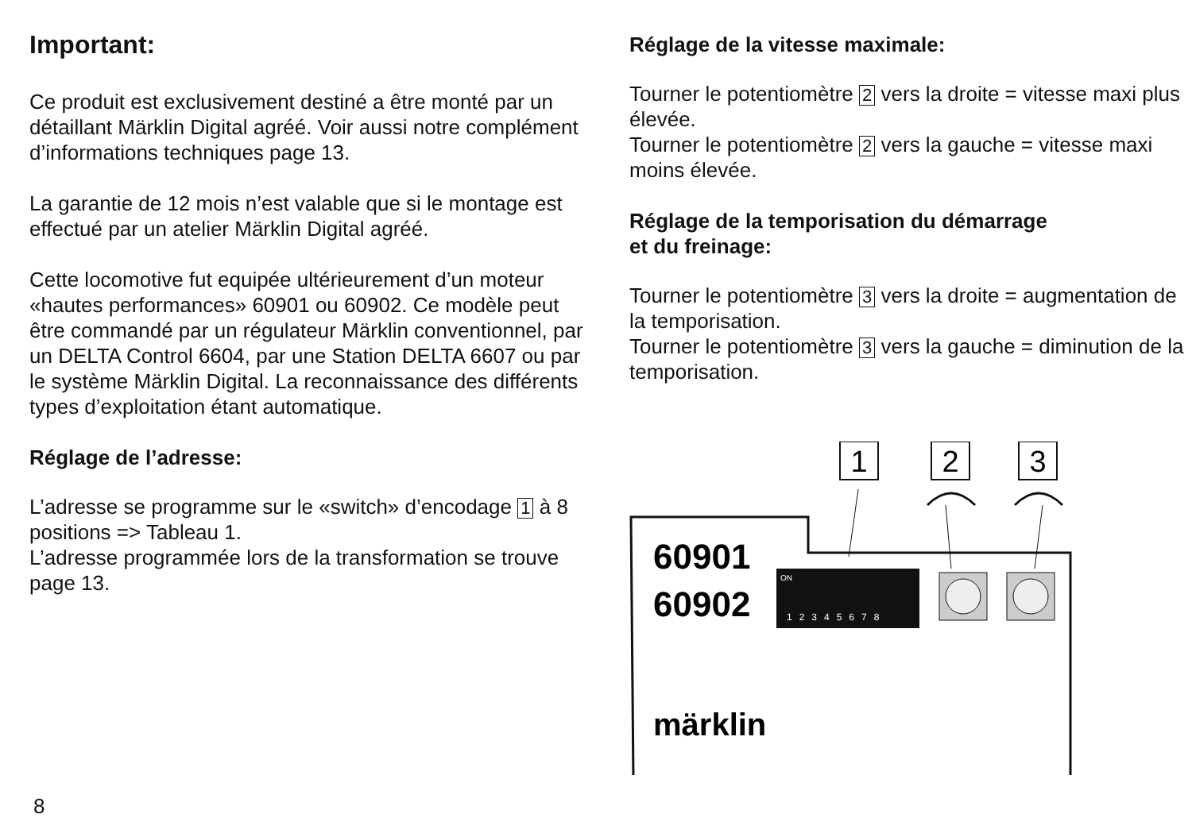Important:
Ce produit est exclusivement destiné a être monté par un détaillant Märklin Digital agréé. Voir aussi notre complément d’informations techniques page 13.
La garantie de 12 mois n’est valable que si le montage est effectué par un atelier Märklin Digital agréé.
Cette locomotive fut equipée ultérieurement d’un moteur «hautes performances» 60901 ou 60902. Ce modèle peut être commandé par un régulateur Märklin conventionnel, par un DELTA Control 6604, par une Station DELTA 6607 ou par le système Märklin Digital. La reconnaissance des différents types d’exploitation étant automatique.
Réglage de l’adresse:
L’adresse se programme sur le «switch» d’encodage 1 à 8 positions => Tableau 1.
L’adresse programmée lors de la transformation se trouve page 13.
Réglage de la vitesse maximale:
Tourner le potentiomètre 2 vers la droite = vitesse maxi plus élevée.
Tourner le potentiomètre 2 vers la gauche = vitesse maxi moins élevée.
Réglage de la temporisation du démarrage
et du freinage:
Tourner le potentiomètre 3 vers la droite = augmentation de la temporisation.
Tourner le potentiomètre 3 vers la gauche = diminution de la temporisation.
1
2
3
60901
60902
ON
12345678
märklin
8